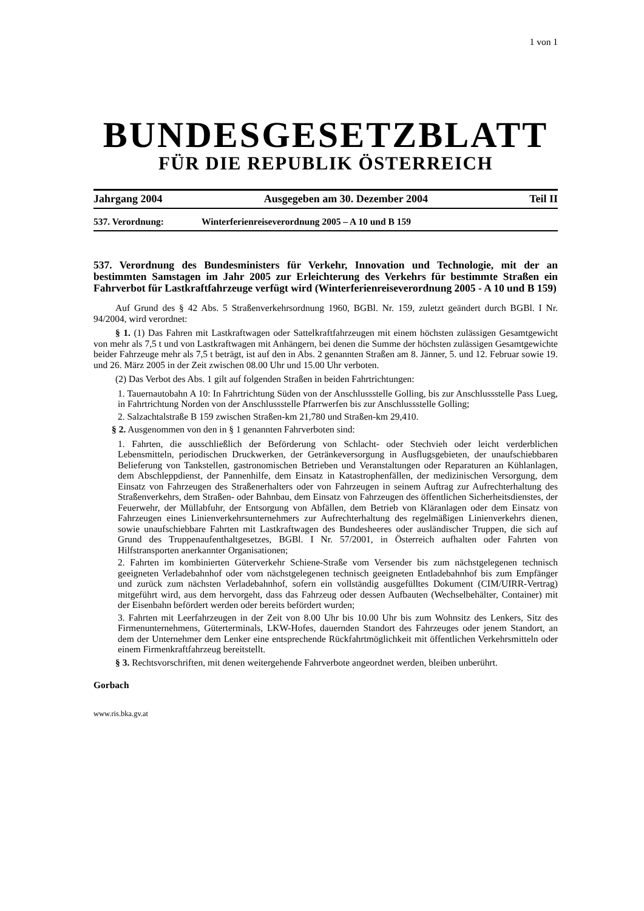1 von 1
BUNDESGESETZBLATT
FÜR DIE REPUBLIK ÖSTERREICH
Jahrgang 2004 Ausgegeben am 30. Dezember 2004 Teil II
537. Verordnung: Winterferienreiseverordnung 2005 – A 10 und B 159
537. Verordnung des Bundesministers für Verkehr, Innovation und Technologie, mit der an bestimmten Samstagen im Jahr 2005 zur Erleichterung des Verkehrs für bestimmte Straßen ein Fahrverbot für Lastkraftfahrzeuge verfügt wird (Winterferienreiseverordnung 2005 - A 10 und B 159)
Auf Grund des § 42 Abs. 5 Straßenverkehrsordnung 1960, BGBl. Nr. 159, zuletzt geändert durch BGBl. I Nr. 94/2004, wird verordnet:
§ 1. (1) Das Fahren mit Lastkraftwagen oder Sattelkraftfahrzeugen mit einem höchsten zulässigen Gesamtgewicht von mehr als 7,5 t und von Lastkraftwagen mit Anhängern, bei denen die Summe der höchsten zulässigen Gesamtgewichte beider Fahrzeuge mehr als 7,5 t beträgt, ist auf den in Abs. 2 genannten Straßen am 8. Jänner, 5. und 12. Februar sowie 19. und 26. März 2005 in der Zeit zwischen 08.00 Uhr und 15.00 Uhr verboten.
(2) Das Verbot des Abs. 1 gilt auf folgenden Straßen in beiden Fahrtrichtungen:
1. Tauernautobahn A 10: In Fahrtrichtung Süden von der Anschlussstelle Golling, bis zur Anschlussstelle Pass Lueg, in Fahrtrichtung Norden von der Anschlussstelle Pfarrwerfen bis zur Anschlussstelle Golling;
2. Salzachtalstraße B 159 zwischen Straßen-km 21,780 und Straßen-km 29,410.
§ 2. Ausgenommen von den in § 1 genannten Fahrverboten sind:
1. Fahrten, die ausschließlich der Beförderung von Schlacht- oder Stechvieh oder leicht verderblichen Lebensmitteln, periodischen Druckwerken, der Getränkeversorgung in Ausflugsgebieten, der unaufschiebbaren Belieferung von Tankstellen, gastronomischen Betrieben und Veranstaltungen oder Reparaturen an Kühlanlagen, dem Abschleppdienst, der Pannenhilfe, dem Einsatz in Katastrophenfällen, der medizinischen Versorgung, dem Einsatz von Fahrzeugen des Straßenerhalters oder von Fahrzeugen in seinem Auftrag zur Aufrechterhaltung des Straßenverkehrs, dem Straßen- oder Bahnbau, dem Einsatz von Fahrzeugen des öffentlichen Sicherheitsdienstes, der Feuerwehr, der Müllabfuhr, der Entsorgung von Abfällen, dem Betrieb von Kläranlagen oder dem Einsatz von Fahrzeugen eines Linienverkehrsunternehmers zur Aufrechterhaltung des regelmäßigen Linienverkehrs dienen, sowie unaufschiebbare Fahrten mit Lastkraftwagen des Bundesheeres oder ausländischer Truppen, die sich auf Grund des Truppenaufenthaltgesetzes, BGBl. I Nr. 57/2001, in Österreich aufhalten oder Fahrten von Hilfstransporten anerkannter Organisationen;
2. Fahrten im kombinierten Güterverkehr Schiene-Straße vom Versender bis zum nächstgelegenen technisch geeigneten Verladebahnhof oder vom nächstgelegenen technisch geeigneten Entladebahnhof bis zum Empfänger und zurück zum nächsten Verladebahnhof, sofern ein vollständig ausgefülltes Dokument (CIM/UIRR-Vertrag) mitgeführt wird, aus dem hervorgeht, dass das Fahrzeug oder dessen Aufbauten (Wechselbehälter, Container) mit der Eisenbahn befördert werden oder bereits befördert wurden;
3. Fahrten mit Leerfahrzeugen in der Zeit von 8.00 Uhr bis 10.00 Uhr bis zum Wohnsitz des Lenkers, Sitz des Firmenunternehmens, Güterterminals, LKW-Hofes, dauernden Standort des Fahrzeuges oder jenem Standort, an dem der Unternehmer dem Lenker eine entsprechende Rückfahrtmöglichkeit mit öffentlichen Verkehrsmitteln oder einem Firmenkraftfahrzeug bereitstellt.
§ 3. Rechtsvorschriften, mit denen weitergehende Fahrverbote angeordnet werden, bleiben unberührt.
Gorbach
www.ris.bka.gv.at